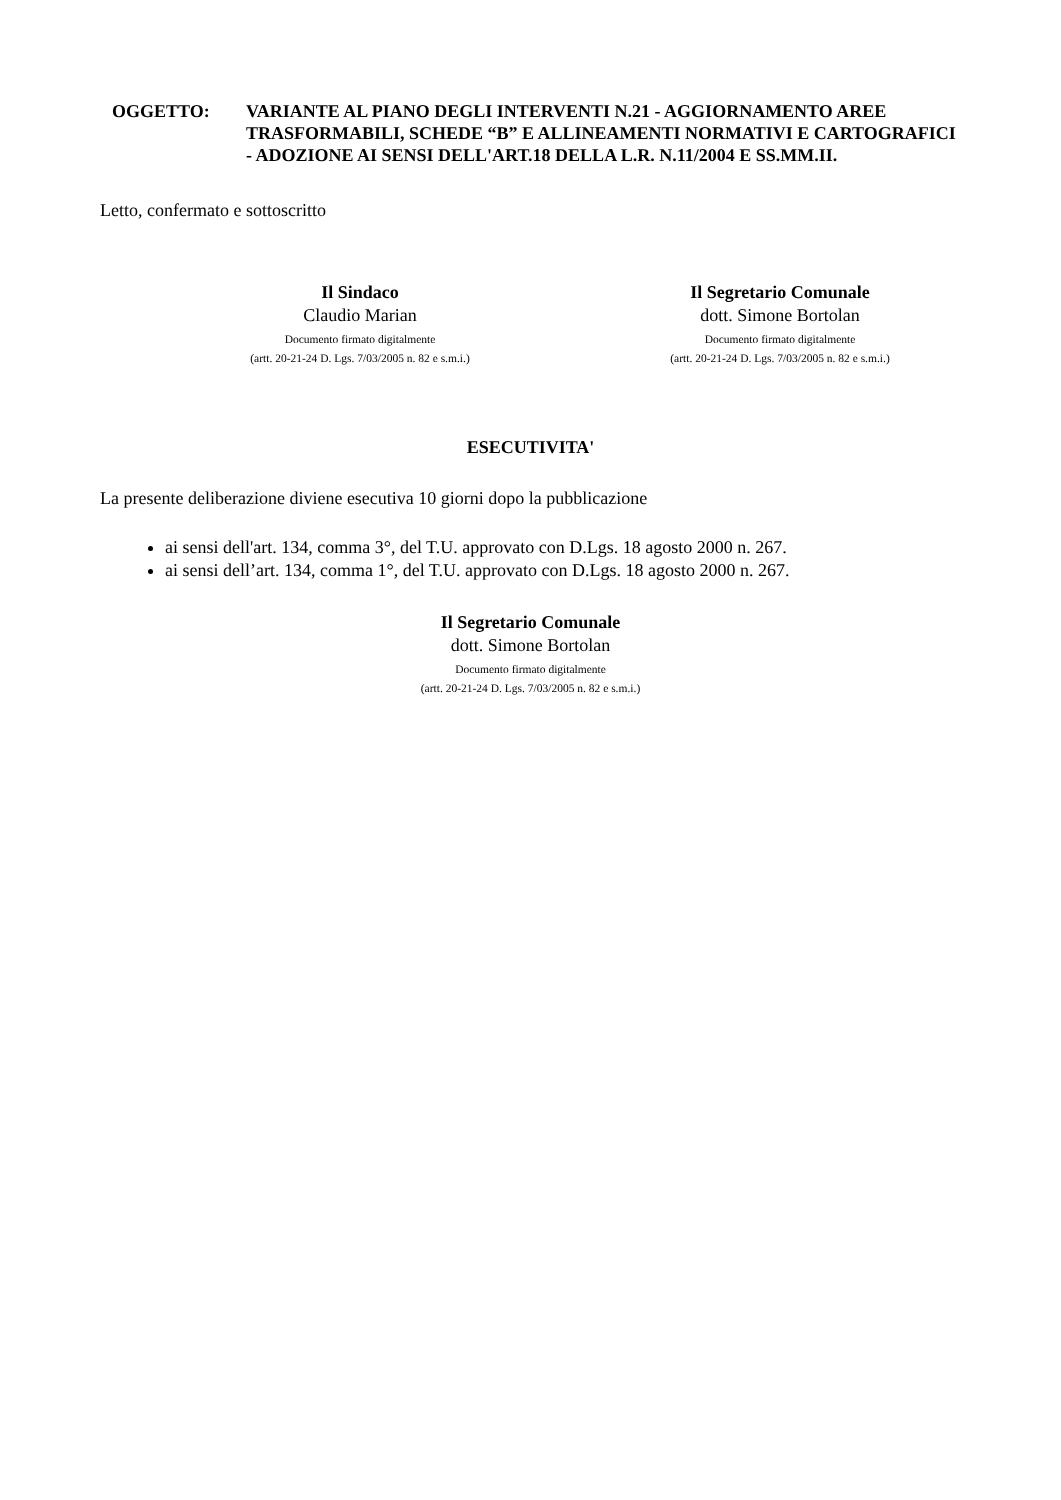OGGETTO: VARIANTE AL PIANO DEGLI INTERVENTI N.21 - AGGIORNAMENTO AREE TRASFORMABILI, SCHEDE “B” E ALLINEAMENTI NORMATIVI E CARTOGRAFICI - ADOZIONE AI SENSI DELL'ART.18 DELLA L.R. N.11/2004 E SS.MM.II.
Letto, confermato e sottoscritto
Il Sindaco
Claudio Marian
Documento firmato digitalmente
(artt. 20-21-24 D. Lgs. 7/03/2005 n. 82 e s.m.i.)
Il Segretario Comunale
dott. Simone Bortolan
Documento firmato digitalmente
(artt. 20-21-24 D. Lgs. 7/03/2005 n. 82 e s.m.i.)
ESECUTIVITA'
La presente deliberazione diviene esecutiva 10 giorni dopo la pubblicazione
ai sensi dell'art. 134, comma 3°, del T.U. approvato con D.Lgs. 18 agosto 2000 n. 267.
ai sensi dell’art. 134, comma 1°, del T.U. approvato con D.Lgs. 18 agosto 2000 n. 267.
Il Segretario Comunale
dott. Simone Bortolan
Documento firmato digitalmente
(artt. 20-21-24 D. Lgs. 7/03/2005 n. 82 e s.m.i.)